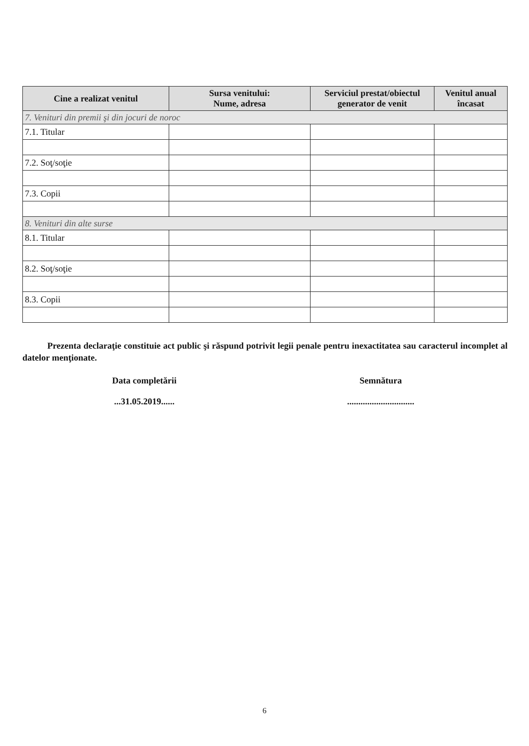| Cine a realizat venitul | Sursa venitului: Nume, adresa | Serviciul prestat/obiectul generator de venit | Venitul anual încasat |
| --- | --- | --- | --- |
| 7. Venituri din premii şi din jocuri de noroc | | | |
| 7.1. Titular | | | |
| 7.2. Soţ/soţie | | | |
| 7.3. Copii | | | |
| 8. Venituri din alte surse | | | |
| 8.1. Titular | | | |
| 8.2. Soţ/soţie | | | |
| 8.3. Copii | | | |
Prezenta declaraţie constituie act public şi răspund potrivit legii penale pentru inexactitatea sau caracterul incomplet al datelor menţionate.
Data completării
...31.05.2019......
Semnătura
..............................
6